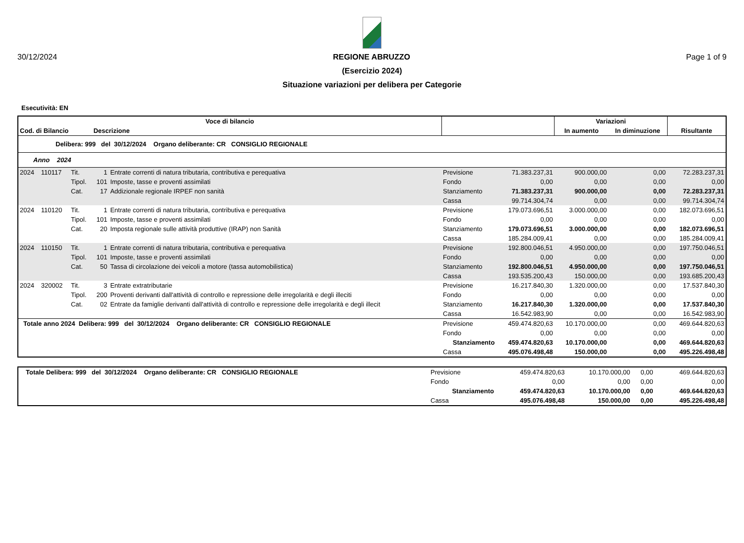30/12/2024 REGIONE ABRUZZO Page 1 of 9
(Esercizio 2024)
Situazione variazioni per delibera per Categorie
Esecutività: EN
| Voce di bilancio | | | | | | | Variazioni | | |
| --- | --- | --- | --- | --- | --- | --- | --- | --- | --- |
| Cod. di Bilancio | | | Descrizione | | | | In aumento | In diminuzione | Risultante |
| Delibera: 999 del 30/12/2024 Organo deliberante: CR CONSIGLIO REGIONALE | | | | | | | | | |
| Anno 2024 | | | | | | | | | |
| 2024 | 110117 | Tit. | 1 | Entrate correnti di natura tributaria, contributiva e perequativa | Previsione | 71.383.237,31 | 900.000,00 | 0,00 | 72.283.237,31 |
| | | Tipol. | 101 | Imposte, tasse e proventi assimilati | Fondo | 0,00 | 0,00 | 0,00 | 0,00 |
| | | Cat. | 17 | Addizionale regionale IRPEF non sanità | Stanziamento | 71.383.237,31 | 900.000,00 | 0,00 | 72.283.237,31 |
| | | | | | Cassa | 99.714.304,74 | 0,00 | 0,00 | 99.714.304,74 |
| 2024 | 110120 | Tit. | 1 | Entrate correnti di natura tributaria, contributiva e perequativa | Previsione | 179.073.696,51 | 3.000.000,00 | 0,00 | 182.073.696,51 |
| | | Tipol. | 101 | Imposte, tasse e proventi assimilati | Fondo | 0,00 | 0,00 | 0,00 | 0,00 |
| | | Cat. | 20 | Imposta regionale sulle attività produttive (IRAP) non Sanità | Stanziamento | 179.073.696,51 | 3.000.000,00 | 0,00 | 182.073.696,51 |
| | | | | | Cassa | 185.284.009,41 | 0,00 | 0,00 | 185.284.009,41 |
| 2024 | 110150 | Tit. | 1 | Entrate correnti di natura tributaria, contributiva e perequativa | Previsione | 192.800.046,51 | 4.950.000,00 | 0,00 | 197.750.046,51 |
| | | Tipol. | 101 | Imposte, tasse e proventi assimilati | Fondo | 0,00 | 0,00 | 0,00 | 0,00 |
| | | Cat. | 50 | Tassa di circolazione dei veicoli a motore (tassa automobilistica) | Stanziamento | 192.800.046,51 | 4.950.000,00 | 0,00 | 197.750.046,51 |
| | | | | | Cassa | 193.535.200,43 | 150.000,00 | 0,00 | 193.685.200,43 |
| 2024 | 320002 | Tit. | 3 | Entrate extratributarie | Previsione | 16.217.840,30 | 1.320.000,00 | 0,00 | 17.537.840,30 |
| | | Tipol. | 200 | Proventi derivanti dall'attività di controllo e repressione delle irregolarità e degli illeciti | Fondo | 0,00 | 0,00 | 0,00 | 0,00 |
| | | Cat. | 02 | Entrate da famiglie derivanti dall'attività di controllo e repressione delle irregolarità e degli illecit | Stanziamento | 16.217.840,30 | 1.320.000,00 | 0,00 | 17.537.840,30 |
| | | | | | Cassa | 16.542.983,90 | 0,00 | 0,00 | 16.542.983,90 |
| Totale anno 2024 Delibera: 999 del 30/12/2024 Organo deliberante: CR CONSIGLIO REGIONALE | | | | | Previsione | 459.474.820,63 | 10.170.000,00 | 0,00 | 469.644.820,63 |
| | | | | | Fondo | 0,00 | 0,00 | 0,00 | 0,00 |
| | | | | | Stanziamento | 459.474.820,63 | 10.170.000,00 | 0,00 | 469.644.820,63 |
| | | | | | Cassa | 495.076.498,48 | 150.000,00 | 0,00 | 495.226.498,48 |
| Totale Delibera: 999 del 30/12/2024 Organo deliberante: CR CONSIGLIO REGIONALE | Previsione | 459.474.820,63 | 10.170.000,00 | 0,00 | 469.644.820,63 |
| | Fondo | 0,00 | 0,00 | 0,00 | 0,00 |
| | Stanziamento | 459.474.820,63 | 10.170.000,00 | 0,00 | 469.644.820,63 |
| | Cassa | 495.076.498,48 | 150.000,00 | 0,00 | 495.226.498,48 |